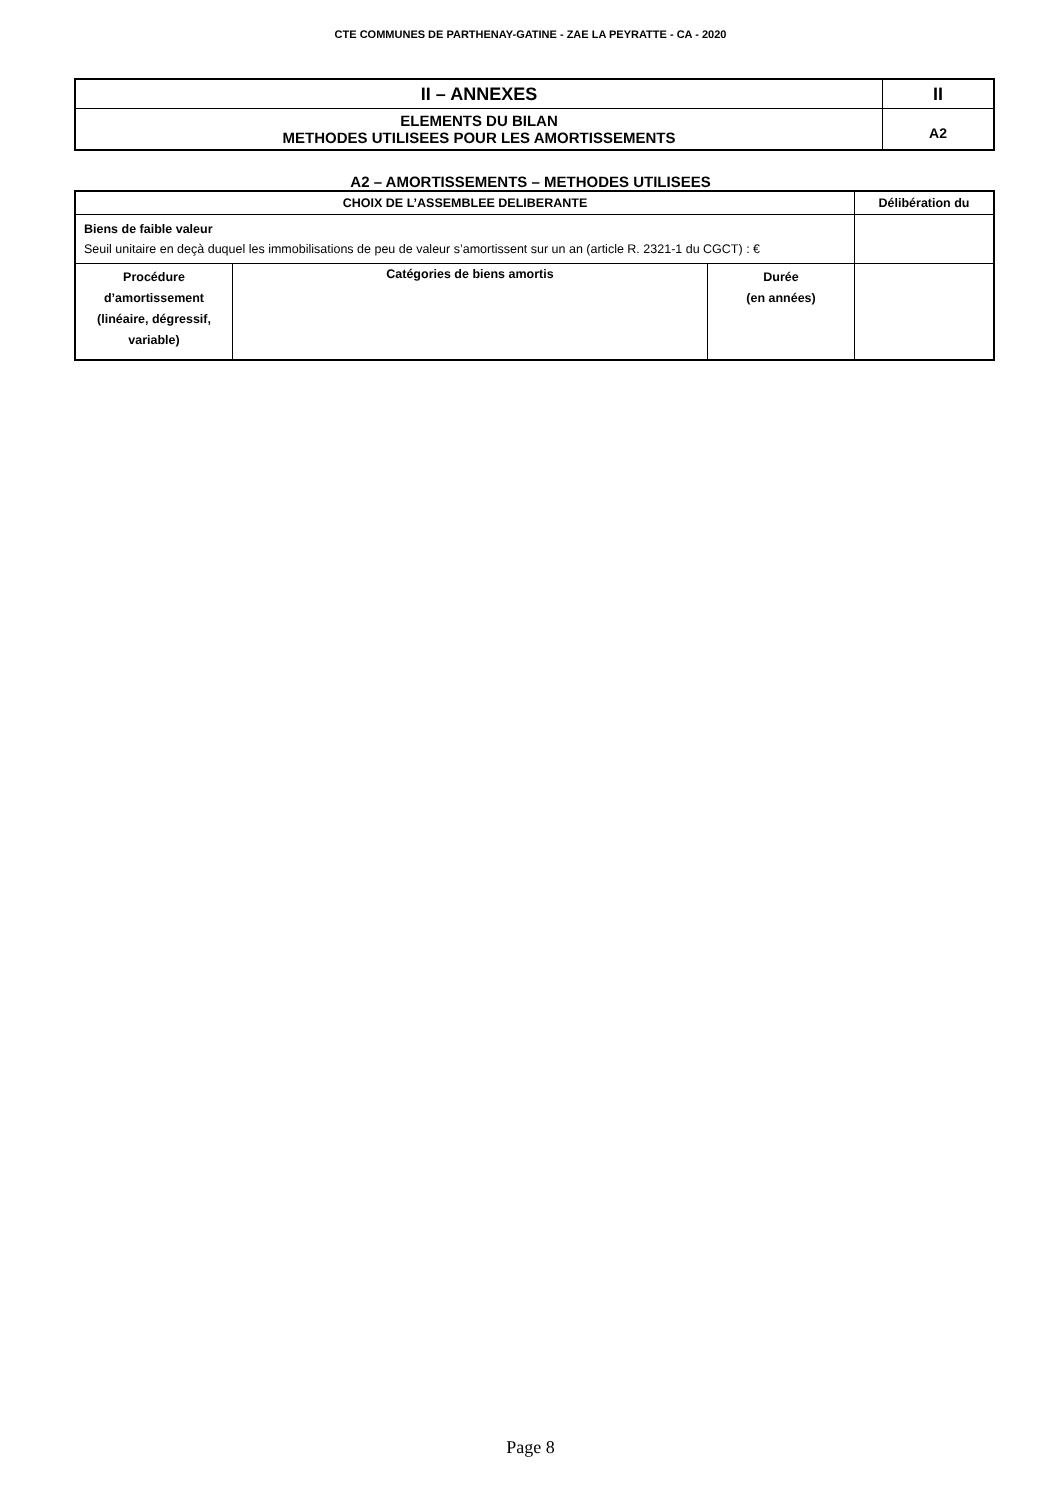CTE COMMUNES DE PARTHENAY-GATINE - ZAE LA PEYRATTE - CA - 2020
| II – ANNEXES | II |
| ELEMENTS DU BILAN METHODES UTILISEES POUR LES AMORTISSEMENTS | A2 |
A2 – AMORTISSEMENTS – METHODES UTILISEES
| CHOIX DE L’ASSEMBLEE DELIBERANTE | | | Délibération du |
| --- | --- | --- | --- |
| Biens de faible valeur Seuil unitaire en deçà duquel les immobilisations de peu de valeur s’amortissent sur un an (article R. 2321-1 du CGCT) : € | | | |
| Procédure d’amortissement (linéaire, dégressif, variable) | Catégories de biens amortis | Durée (en années) | |
Page 8